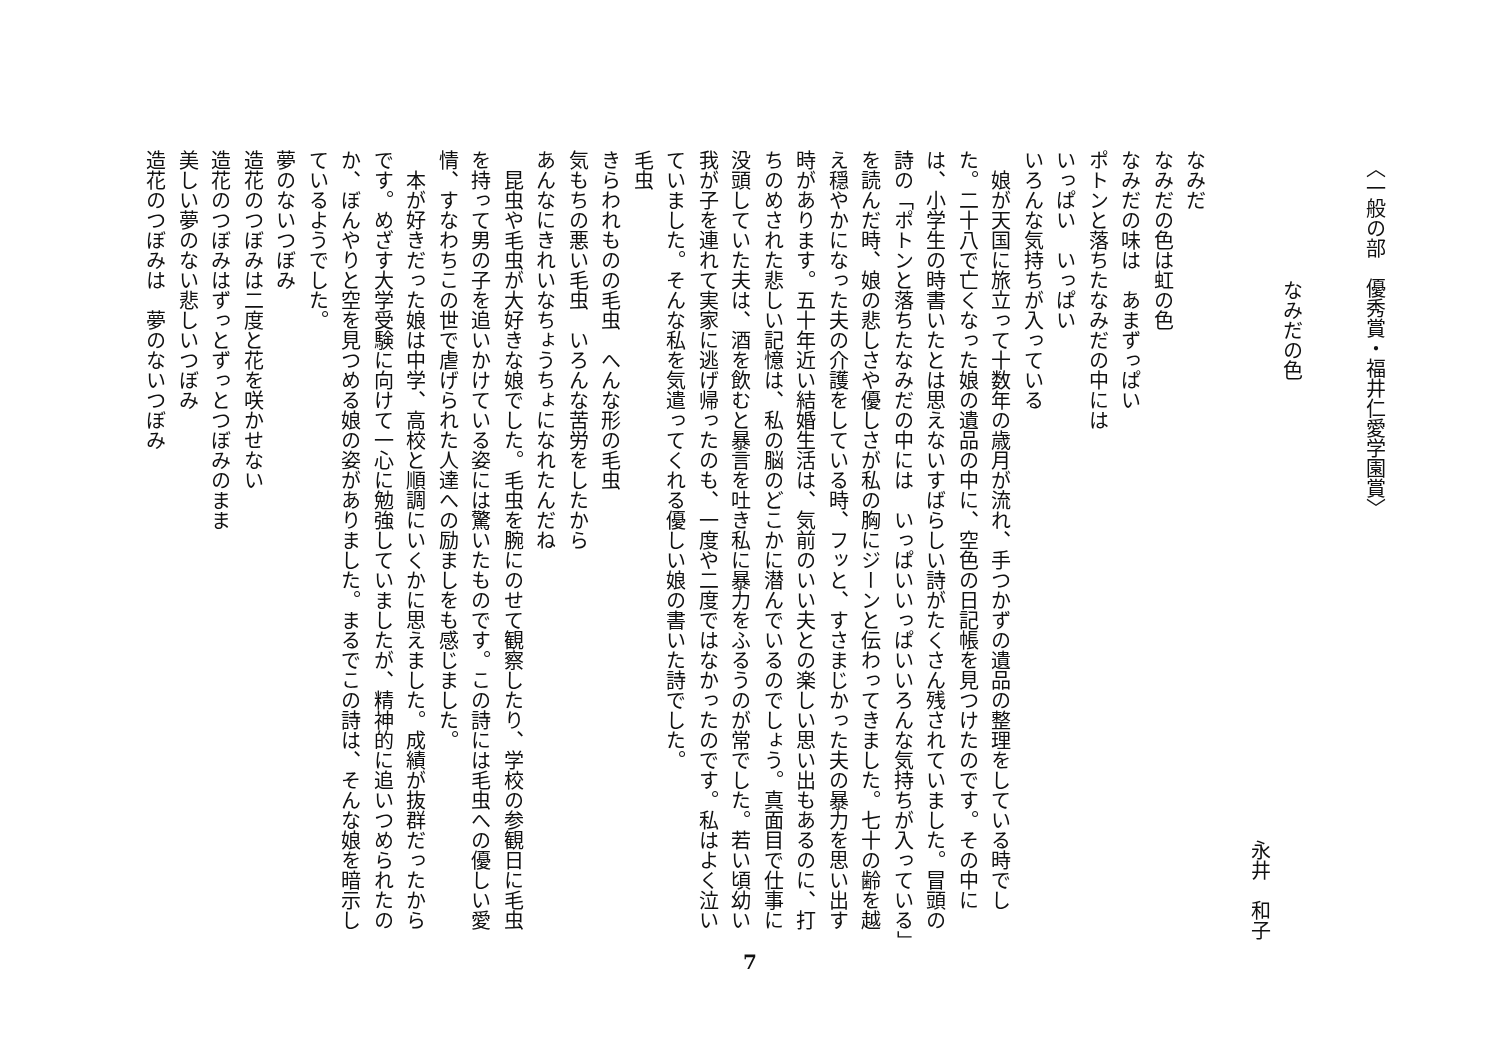〈一般の部　優秀賞・福井仁愛学園賞〉
なみだの色
永井　和子
なみだ
なみだの色は虹の色
なみだの味は　あまずっぱい
ポトンと落ちたなみだの中には
いっぱい　いっぱい
いろんな気持ちが入っている
娘が天国に旅立って十数年の歳月が流れ、手つかずの遺品の整理をしている時でした。二十八で亡くなった娘の遺品の中に、空色の日記帳を見つけたのです。その中には、小学生の時書いたとは思えないすばらしい詩がたくさん残されていました。冒頭の詩の「ポトンと落ちたなみだの中には　いっぱいいっぱいいろんな気持ちが入っている」を読んだ時、娘の悲しさや優しさが私の胸にジーンと伝わってきました。七十の齢を越え穏やかになった夫の介護をしている時、フッと、すさまじかった夫の暴力を思い出す時があります。五十年近い結婚生活は、気前のいい夫との楽しい思い出もあるのに、打ちのめされた悲しい記憶は、私の脳のどこかに潜んでいるのでしょう。真面目で仕事に没頭していた夫は、酒を飲むと暴言を吐き私に暴力をふるうのが常でした。若い頃幼い我が子を連れて実家に逃げ帰ったのも、一度や二度ではなかったのです。私はよく泣いていました。そんな私を気遣ってくれる優しい娘の書いた詩でした。
毛虫
きらわれものの毛虫　へんな形の毛虫
気もちの悪い毛虫　いろんな苦労をしたから
あんなにきれいなちょうちょになれたんだね
昆虫や毛虫が大好きな娘でした。毛虫を腕にのせて観察したり、学校の参観日に毛虫を持って男の子を追いかけている姿には驚いたものです。この詩には毛虫への優しい愛情、すなわちこの世で虐げられた人達への励ましをも感じました。
本が好きだった娘は中学、高校と順調にいくかに思えました。成績が抜群だったからです。めざす大学受験に向けて一心に勉強していましたが、精神的に追いつめられたのか、ぼんやりと空を見つめる娘の姿がありました。まるでこの詩は、そんな娘を暗示しているようでした。
夢のないつぼみ
造花のつぼみは二度と花を咲かせない
造花のつぼみはずっとずっとつぼみのまま
美しい夢のない悲しいつぼみ
造花のつぼみは　夢のないつぼみ
7